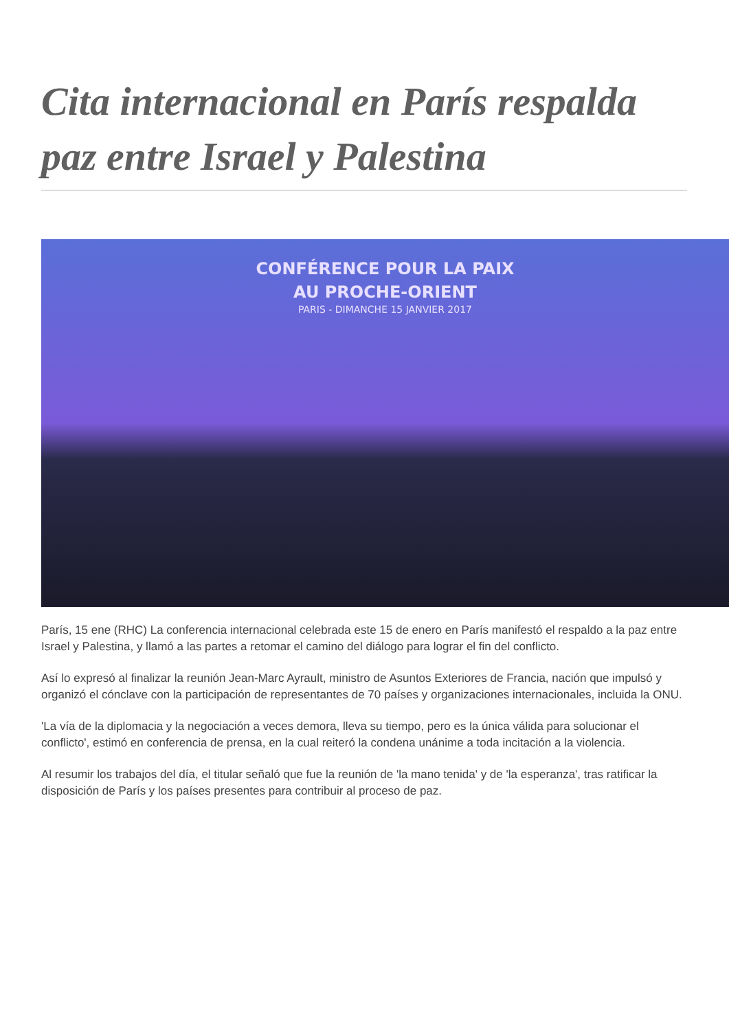Cita internacional en París respalda paz entre Israel y Palestina
CONFÉRENCE POUR LA PAIX
AU PROCHE-ORIENT
PARIS - DIMANCHE 15 JANVIER 2017
París, 15 ene (RHC) La conferencia internacional celebrada este 15 de enero en París manifestó el respaldo a la paz entre Israel y Palestina, y llamó a las partes a retomar el camino del diálogo para lograr el fin del conflicto.
Así lo expresó al finalizar la reunión Jean-Marc Ayrault, ministro de Asuntos Exteriores de Francia, nación que impulsó y organizó el cónclave con la participación de representantes de 70 países y organizaciones internacionales, incluida la ONU.
'La vía de la diplomacia y la negociación a veces demora, lleva su tiempo, pero es la única válida para solucionar el conflicto', estimó en conferencia de prensa, en la cual reiteró la condena unánime a toda incitación a la violencia.
Al resumir los trabajos del día, el titular señaló que fue la reunión de 'la mano tenida' y de 'la esperanza', tras ratificar la disposición de París y los países presentes para contribuir al proceso de paz.